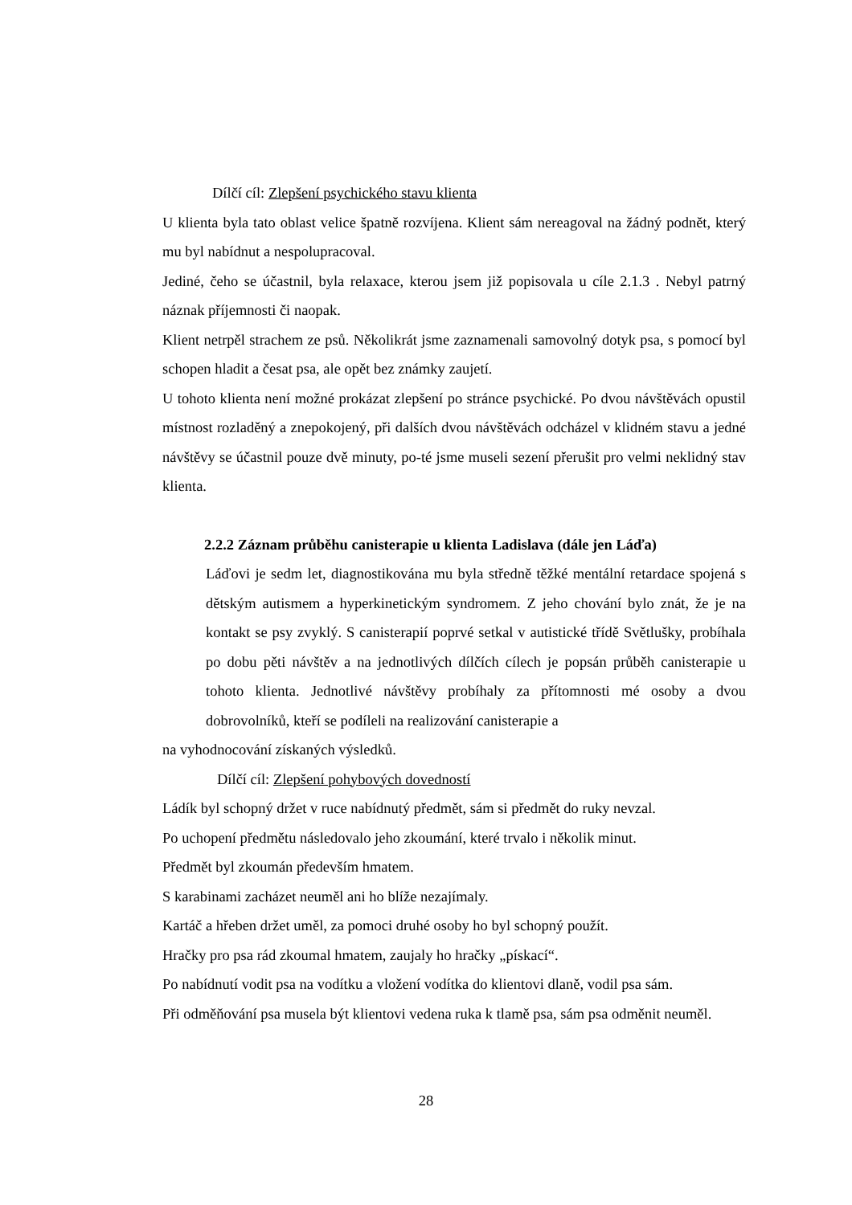Dílčí cíl: Zlepšení psychického stavu klienta
U klienta byla tato oblast velice špatně rozvíjena. Klient sám nereagoval na žádný podnět, který mu byl nabídnut a nespolupracoval.
Jediné, čeho se účastnil, byla relaxace, kterou jsem již popisovala u cíle 2.1.3 . Nebyl patrný náznak příjemnosti či naopak.
Klient netrpěl strachem ze psů. Několikrát jsme zaznamenali samovolný dotyk psa, s pomocí byl schopen hladit a česat psa, ale opět bez známky zaujetí.
U tohoto klienta není možné prokázat zlepšení po stránce psychické. Po dvou návštěvách opustil místnost rozladěný a znepokojený, při dalších dvou návštěvách odcházel v klidném stavu a jedné návštěvy se účastnil pouze dvě minuty, po-té jsme museli sezení přerušit pro velmi neklidný stav klienta.
2.2.2 Záznam průběhu canisterapie u klienta Ladislava (dále jen Láďa)
Láďovi je sedm let, diagnostikována mu byla středně těžké mentální retardace spojená s dětským autismem a hyperkinetickým syndromem. Z jeho chování bylo znát, že je na kontakt se psy zvyklý. S canisterapií poprvé setkal v autistické třídě Světlušky, probíhala po dobu pěti návštěv a na jednotlivých dílčích cílech je popsán průběh canisterapie u tohoto klienta. Jednotlivé návštěvy probíhaly za přítomnosti mé osoby a dvou dobrovolníků, kteří se podíleli na realizování canisterapie a
na vyhodnocování získaných výsledků.
Dílčí cíl: Zlepšení pohybových dovedností
Ládík byl schopný držet v ruce nabídnutý předmět, sám si předmět do ruky nevzal.
Po uchopení předmětu následovalo jeho zkoumání, které trvalo i několik minut.
Předmět byl zkoumán především hmatem.
S karabinami zacházet neuměl ani ho blíže nezajímaly.
Kartáč a hřeben držet uměl, za pomoci druhé osoby ho byl schopný použít.
Hračky pro psa rád zkoumal hmatem, zaujaly ho hračky „pískací“.
Po nabídnutí vodit psa na vodítku a vložení vodítka do klientovi dlaně, vodil psa sám.
Při odměňování psa musela být klientovi vedena ruka k tlamě psa, sám psa odměnit neuměl.
28